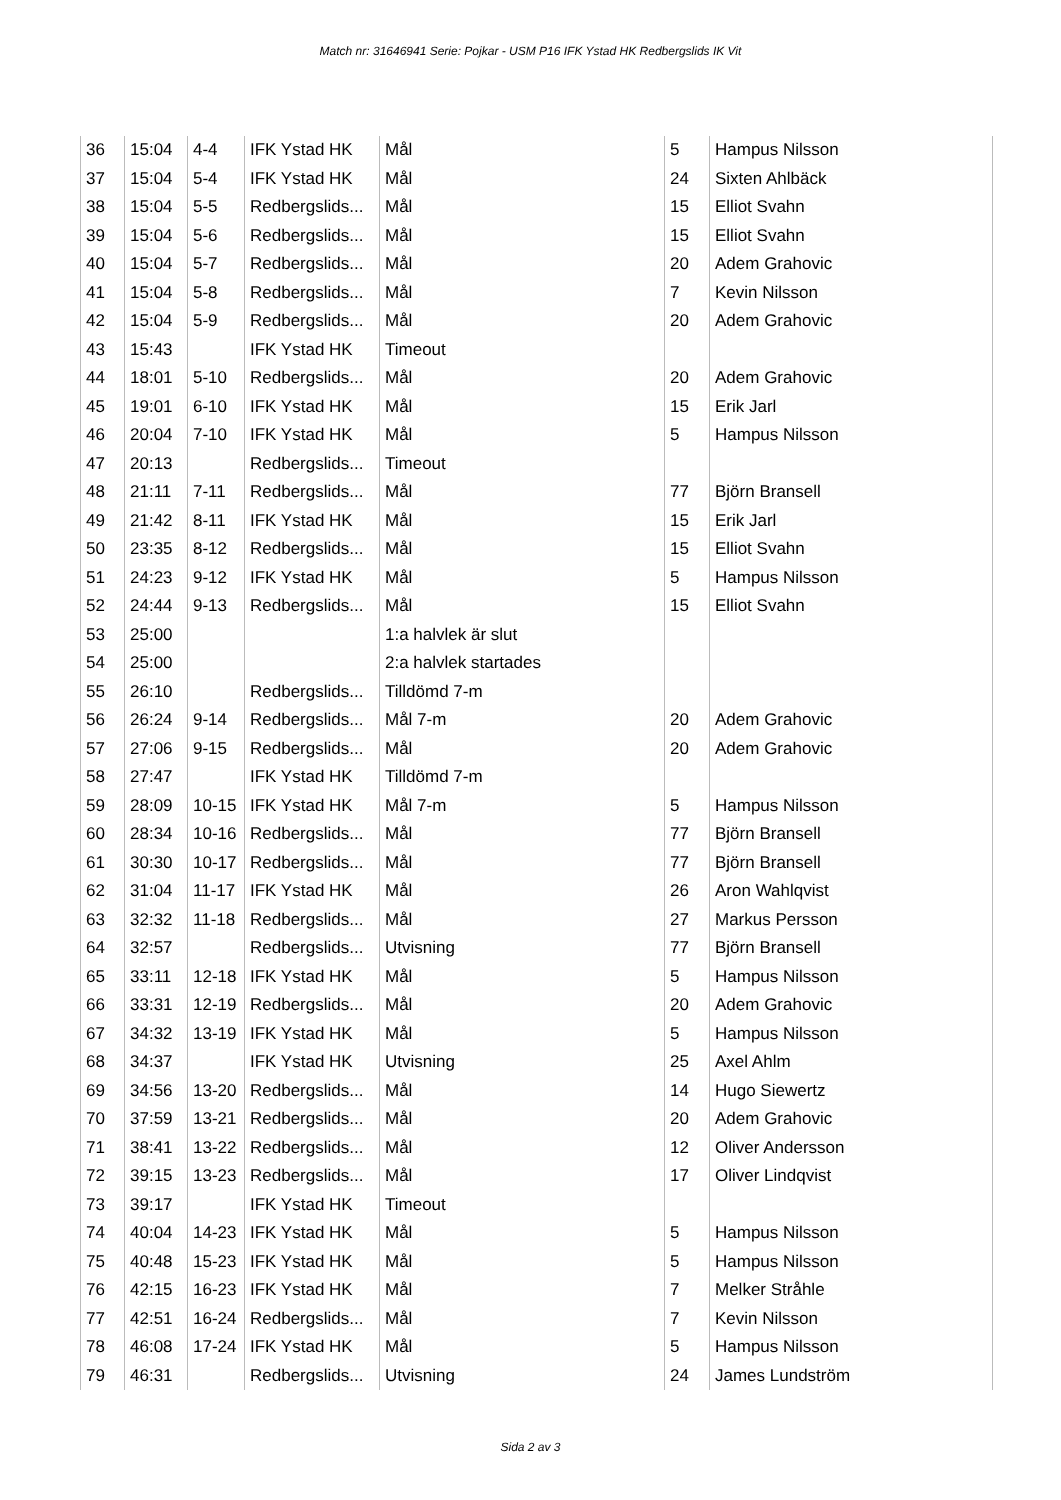Match nr: 31646941 Serie: Pojkar - USM P16 IFK Ystad HK Redbergslids IK Vit
| 36 | 15:04 | 4-4 | IFK Ystad HK | Mål | 5 | Hampus Nilsson |
| 37 | 15:04 | 5-4 | IFK Ystad HK | Mål | 24 | Sixten Ahlbäck |
| 38 | 15:04 | 5-5 | Redbergslids... | Mål | 15 | Elliot Svahn |
| 39 | 15:04 | 5-6 | Redbergslids... | Mål | 15 | Elliot Svahn |
| 40 | 15:04 | 5-7 | Redbergslids... | Mål | 20 | Adem Grahovic |
| 41 | 15:04 | 5-8 | Redbergslids... | Mål | 7 | Kevin Nilsson |
| 42 | 15:04 | 5-9 | Redbergslids... | Mål | 20 | Adem Grahovic |
| 43 | 15:43 | | IFK Ystad HK | Timeout | | |
| 44 | 18:01 | 5-10 | Redbergslids... | Mål | 20 | Adem Grahovic |
| 45 | 19:01 | 6-10 | IFK Ystad HK | Mål | 15 | Erik Jarl |
| 46 | 20:04 | 7-10 | IFK Ystad HK | Mål | 5 | Hampus Nilsson |
| 47 | 20:13 | | Redbergslids... | Timeout | | |
| 48 | 21:11 | 7-11 | Redbergslids... | Mål | 77 | Björn Bransell |
| 49 | 21:42 | 8-11 | IFK Ystad HK | Mål | 15 | Erik Jarl |
| 50 | 23:35 | 8-12 | Redbergslids... | Mål | 15 | Elliot Svahn |
| 51 | 24:23 | 9-12 | IFK Ystad HK | Mål | 5 | Hampus Nilsson |
| 52 | 24:44 | 9-13 | Redbergslids... | Mål | 15 | Elliot Svahn |
| 53 | 25:00 | | | 1:a halvlek är slut | | |
| 54 | 25:00 | | | 2:a halvlek startades | | |
| 55 | 26:10 | | Redbergslids... | Tilldömd 7-m | | |
| 56 | 26:24 | 9-14 | Redbergslids... | Mål 7-m | 20 | Adem Grahovic |
| 57 | 27:06 | 9-15 | Redbergslids... | Mål | 20 | Adem Grahovic |
| 58 | 27:47 | | IFK Ystad HK | Tilldömd 7-m | | |
| 59 | 28:09 | 10-15 | IFK Ystad HK | Mål 7-m | 5 | Hampus Nilsson |
| 60 | 28:34 | 10-16 | Redbergslids... | Mål | 77 | Björn Bransell |
| 61 | 30:30 | 10-17 | Redbergslids... | Mål | 77 | Björn Bransell |
| 62 | 31:04 | 11-17 | IFK Ystad HK | Mål | 26 | Aron Wahlqvist |
| 63 | 32:32 | 11-18 | Redbergslids... | Mål | 27 | Markus Persson |
| 64 | 32:57 | | Redbergslids... | Utvisning | 77 | Björn Bransell |
| 65 | 33:11 | 12-18 | IFK Ystad HK | Mål | 5 | Hampus Nilsson |
| 66 | 33:31 | 12-19 | Redbergslids... | Mål | 20 | Adem Grahovic |
| 67 | 34:32 | 13-19 | IFK Ystad HK | Mål | 5 | Hampus Nilsson |
| 68 | 34:37 | | IFK Ystad HK | Utvisning | 25 | Axel Ahlm |
| 69 | 34:56 | 13-20 | Redbergslids... | Mål | 14 | Hugo Siewertz |
| 70 | 37:59 | 13-21 | Redbergslids... | Mål | 20 | Adem Grahovic |
| 71 | 38:41 | 13-22 | Redbergslids... | Mål | 12 | Oliver Andersson |
| 72 | 39:15 | 13-23 | Redbergslids... | Mål | 17 | Oliver Lindqvist |
| 73 | 39:17 | | IFK Ystad HK | Timeout | | |
| 74 | 40:04 | 14-23 | IFK Ystad HK | Mål | 5 | Hampus Nilsson |
| 75 | 40:48 | 15-23 | IFK Ystad HK | Mål | 5 | Hampus Nilsson |
| 76 | 42:15 | 16-23 | IFK Ystad HK | Mål | 7 | Melker Stråhle |
| 77 | 42:51 | 16-24 | Redbergslids... | Mål | 7 | Kevin Nilsson |
| 78 | 46:08 | 17-24 | IFK Ystad HK | Mål | 5 | Hampus Nilsson |
| 79 | 46:31 | | Redbergslids... | Utvisning | 24 | James Lundström |
Sida 2 av 3